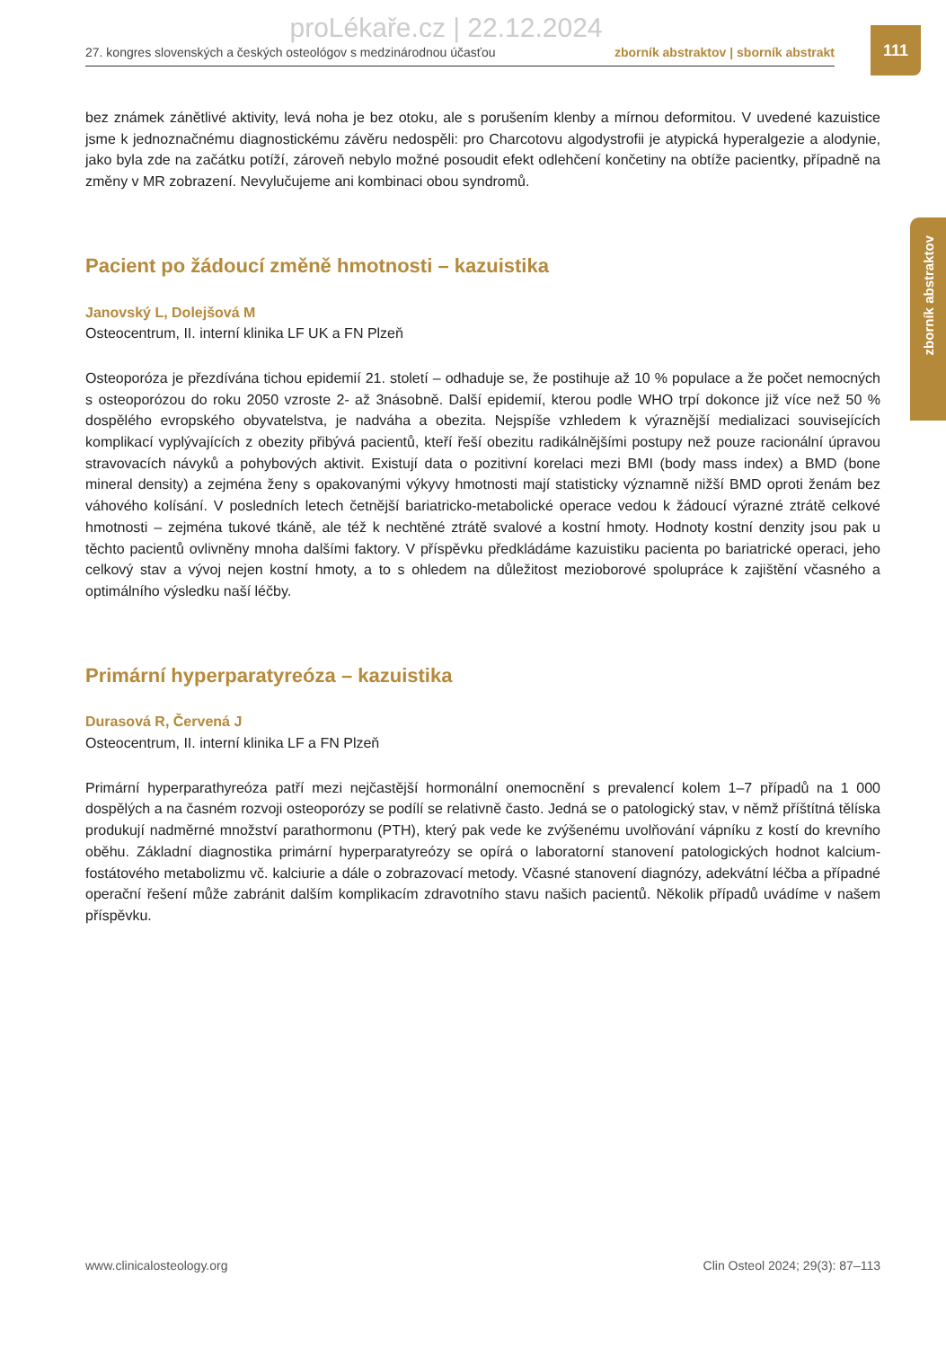proLékaře.cz | 22.12.2024
27. kongres slovenských a českých osteológov s medzinárodnou účasťou zborník abstraktov | sborník abstrakt
111
zborník abstraktov
bez známek zánětlivé aktivity, levá noha je bez otoku, ale s porušením klenby a mírnou deformitou. V uvedené kazuistice jsme k jednoznačnému diagnostickému závěru nedospěli: pro Charcotovu algodystrofii je atypická hyperalgezie a alodynie, jako byla zde na začátku potíží, zároveň nebylo možné posoudit efekt odlehčení končetiny na obtíže pacientky, případně na změny v MR zobrazení. Nevylučujeme ani kombinaci obou syndromů.
Pacient po žádoucí změně hmotnosti – kazuistika
Janovský L, Dolejšová M
Osteocentrum, II. interní klinika LF UK a FN Plzeň
Osteoporóza je přezdívána tichou epidemií 21. století – odhaduje se, že postihuje až 10 % populace a že počet nemocných s osteoporózou do roku 2050 vzroste 2- až 3násobně. Další epidemií, kterou podle WHO trpí dokonce již více než 50 % dospělého evropského obyvatelstva, je nadváha a obezita. Nejspíše vzhledem k výraznější medializaci souvisejících komplikací vyplývajících z obezity přibývá pacientů, kteří řeší obezitu radikálnějšími postupy než pouze racionální úpravou stravovacích návyků a pohybových aktivit. Existují data o pozitivní korelaci mezi BMI (body mass index) a BMD (bone mineral density) a zejména ženy s opakovanými výkyvy hmotnosti mají statisticky významně nižší BMD oproti ženám bez váhového kolísání. V posledních letech četnější bariatricko-metabolické operace vedou k žádoucí výrazné ztrátě celkové hmotnosti – zejména tukové tkáně, ale též k nechtěné ztrátě svalové a kostní hmoty. Hodnoty kostní denzity jsou pak u těchto pacientů ovlivněny mnoha dalšími faktory. V příspěvku předkládáme kazuistiku pacienta po bariatrické operaci, jeho celkový stav a vývoj nejen kostní hmoty, a to s ohledem na důležitost mezioborové spolupráce k zajištění včasného a optimálního výsledku naší léčby.
Primární hyperparatyreóza – kazuistika
Durasová R, Červená J
Osteocentrum, II. interní klinika LF a FN Plzeň
Primární hyperparathyreóza patří mezi nejčastější hormonální onemocnění s prevalencí kolem 1–7 případů na 1 000 dospělých a na časném rozvoji osteoporózy se podílí se relativně často. Jedná se o patologický stav, v němž příštítná tělíska produkují nadměrné množství parathormonu (PTH), který pak vede ke zvýšenému uvolňování vápníku z kostí do krevního oběhu. Základní diagnostika primární hyperparatyreózy se opírá o laboratorní stanovení patologických hodnot kalcium-fostátového metabolizmu vč. kalciurie a dále o zobrazovací metody. Včasné stanovení diagnózy, adekvátní léčba a případné operační řešení může zabránit dalším komplikacím zdravotního stavu našich pacientů. Několik případů uvádíme v našem příspěvku.
www.clinicalosteology.org Clin Osteol 2024; 29(3): 87–113